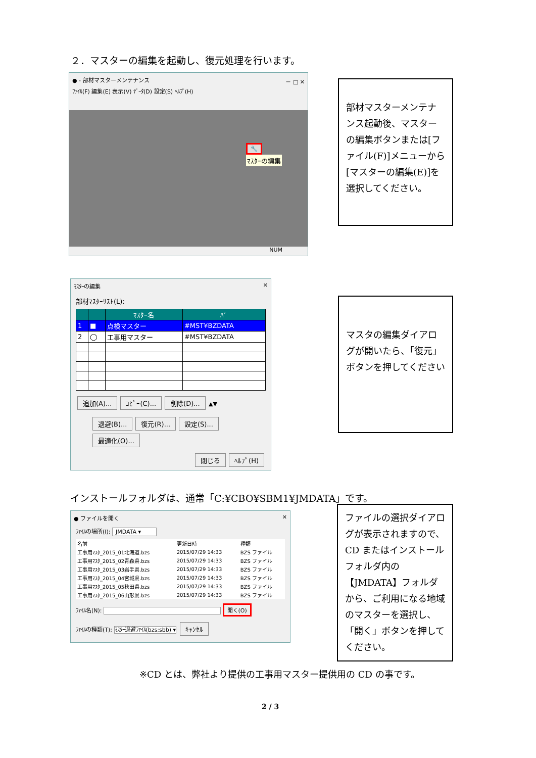２．マスターの編集を起動し、復元処理を行います。
● - 部材マスターメンテナンス － □ ✕
ﾌｧｲﾙ(F) 編集(E) 表示(V) ﾃﾞｰﾀ(D) 設定(S) ﾍﾙﾌﾟ(H)
🔧
ﾏｽﾀｰの編集
NUM
部材マスターメンテナンス起動後、マスターの編集ボタンまたは[ファイル(F)]メニューから[マスターの編集(E)]を選択してください。
ﾏｽﾀｰの編集 ✕
部材ﾏｽﾀｰﾘｽﾄ(L):
| | | ﾏｽﾀｰ名 | ﾊﾟ |
| --- | --- | --- | --- |
| 1 | ■ | 点検マスター | #MST¥BZDATA |
| 2 | ◯ | 工事用マスター | #MST¥BZDATA |
追加(A)... ｺﾋﾟｰ(C)... 削除(D)... ▲▼
退避(B)... 復元(R)... 設定(S)... 最適化(O)...
閉じる ﾍﾙﾌﾟ(H)
マスタの編集ダイアログが開いたら、「復元」ボタンを押してください
インストールフォルダは、通常「C:¥CBO¥SBM1¥JMDATA」です。
● ファイルを開く ✕
ﾌｧｲﾙの場所(I): JMDATA ▾
| 名前 | 更新日時 | 種類 |
| 工事用ﾏｽﾀ_2015_01北海道.bzs | 2015/07/29 14:33 | BZS ファイル |
| 工事用ﾏｽﾀ_2015_02青森県.bzs | 2015/07/29 14:33 | BZS ファイル |
| 工事用ﾏｽﾀ_2015_03岩手県.bzs | 2015/07/29 14:33 | BZS ファイル |
| 工事用ﾏｽﾀ_2015_04宮城県.bzs | 2015/07/29 14:33 | BZS ファイル |
| 工事用ﾏｽﾀ_2015_05秋田県.bzs | 2015/07/29 14:33 | BZS ファイル |
| 工事用ﾏｽﾀ_2015_06山形県.bzs | 2015/07/29 14:33 | BZS ファイル |
ﾌｧｲﾙ名(N): 開く(O)
ﾌｧｲﾙの種類(T): ﾏｽﾀｰ退避ﾌｧｲﾙ(bzs;sbb) ▾ ｷｬﾝｾﾙ
ファイルの選択ダイアログが表示されますので、CD またはインストールフォルダ内の【JMDATA】フォルダから、ご利用になる地域のマスターを選択し、「開く」ボタンを押してください。
※CD とは、弊社より提供の工事用マスター提供用の CD の事です。
2 / 3